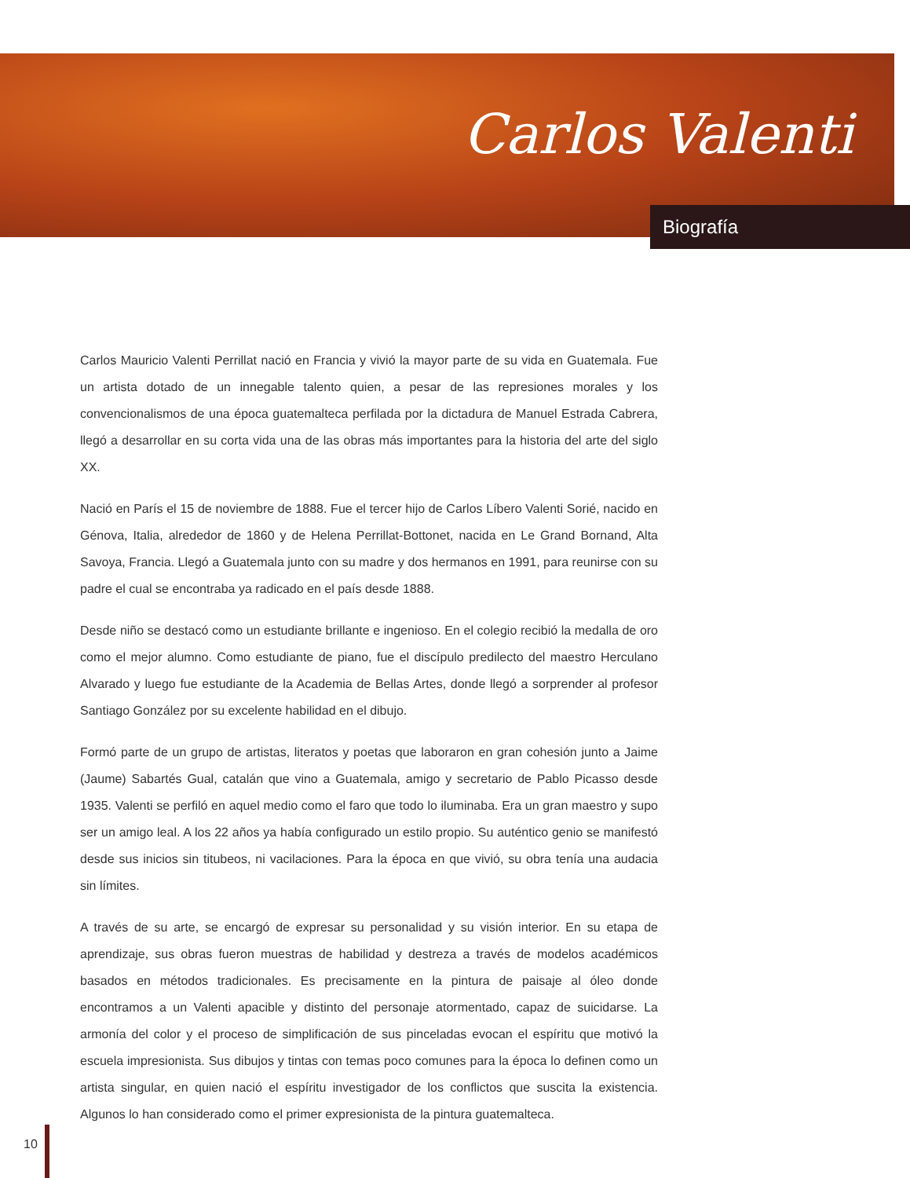Carlos Valenti
Biografía
Carlos Mauricio Valenti Perrillat nació en Francia y vivió la mayor parte de su vida en Guatemala. Fue un artista dotado de un innegable talento quien, a pesar de las represiones morales y los convencionalismos de una época guatemalteca perfilada por la dictadura de Manuel Estrada Cabrera, llegó a desarrollar en su corta vida una de las obras más importantes para la historia del arte del siglo XX.
Nació en París el 15 de noviembre de 1888. Fue el tercer hijo de Carlos Líbero Valenti Sorié, nacido en Génova, Italia, alrededor de 1860 y de Helena Perrillat-Bottonet, nacida en Le Grand Bornand, Alta Savoya, Francia. Llegó a Guatemala junto con su madre y dos hermanos en 1991, para reunirse con su padre el cual se encontraba ya radicado en el país desde 1888.
Desde niño se destacó como un estudiante brillante e ingenioso. En el colegio recibió la medalla de oro como el mejor alumno. Como estudiante de piano, fue el discípulo predilecto del maestro Herculano Alvarado y luego fue estudiante de la Academia de Bellas Artes, donde llegó a sorprender al profesor Santiago González por su excelente habilidad en el dibujo.
Formó parte de un grupo de artistas, literatos y poetas que laboraron en gran cohesión junto a Jaime (Jaume) Sabartés Gual, catalán que vino a Guatemala, amigo y secretario de Pablo Picasso desde 1935. Valenti se perfiló en aquel medio como el faro que todo lo iluminaba. Era un gran maestro y supo ser un amigo leal. A los 22 años ya había configurado un estilo propio. Su auténtico genio se manifestó desde sus inicios sin titubeos, ni vacilaciones. Para la época en que vivió, su obra tenía una audacia sin límites.
A través de su arte, se encargó de expresar su personalidad y su visión interior. En su etapa de aprendizaje, sus obras fueron muestras de habilidad y destreza a través de modelos académicos basados en métodos tradicionales. Es precisamente en la pintura de paisaje al óleo donde encontramos a un Valenti apacible y distinto del personaje atormentado, capaz de suicidarse. La armonía del color y el proceso de simplificación de sus pinceladas evocan el espíritu que motivó la escuela impresionista. Sus dibujos y tintas con temas poco comunes para la época lo definen como un artista singular, en quien nació el espíritu investigador de los conflictos que suscita la existencia. Algunos lo han considerado como el primer expresionista de la pintura guatemalteca.
10